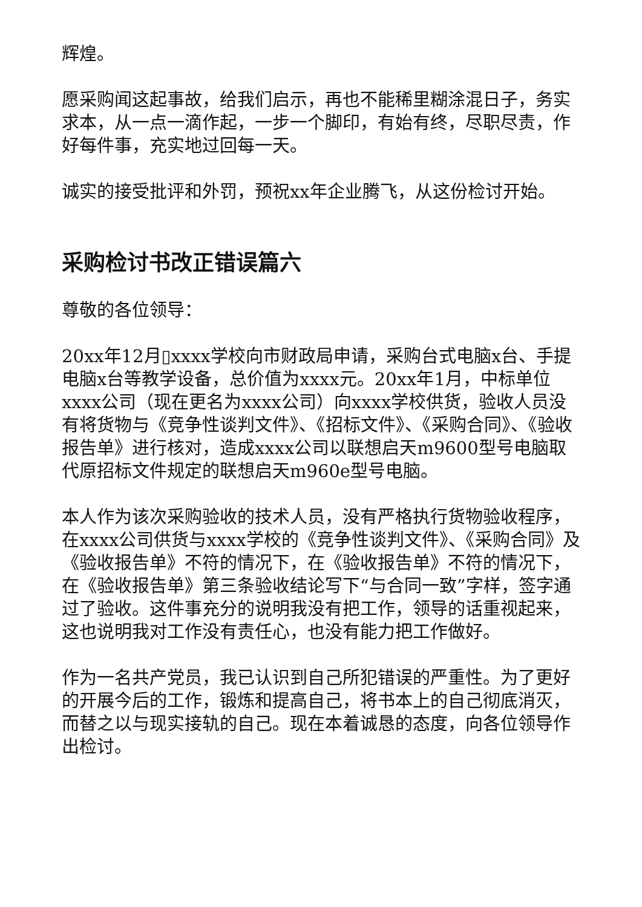辉煌。
愿采购闻这起事故，给我们启示，再也不能稀里糊涂混日子，务实求本，从一点一滴作起，一步一个脚印，有始有终，尽职尽责，作好每件事，充实地过回每一天。
诚实的接受批评和外罚，预祝xx年企业腾飞，从这份检讨开始。
采购检讨书改正错误篇六
尊敬的各位领导：
20xx年12月▯xxxx学校向市财政局申请，采购台式电脑x台、手提电脑x台等教学设备，总价值为xxxx元。20xx年1月，中标单位xxxx公司（现在更名为xxxx公司）向xxxx学校供货，验收人员没有将货物与《竞争性谈判文件》、《招标文件》、《采购合同》、《验收报告单》进行核对，造成xxxx公司以联想启天m9600型号电脑取代原招标文件规定的联想启天m960e型号电脑。
本人作为该次采购验收的技术人员，没有严格执行货物验收程序，在xxxx公司供货与xxxx学校的《竞争性谈判文件》、《采购合同》及《验收报告单》不符的情况下，在《验收报告单》不符的情况下，在《验收报告单》第三条验收结论写下“与合同一致”字样，签字通过了验收。这件事充分的说明我没有把工作，领导的话重视起来，这也说明我对工作没有责任心，也没有能力把工作做好。
作为一名共产党员，我已认识到自己所犯错误的严重性。为了更好的开展今后的工作，锻炼和提高自己，将书本上的自己彻底消灭，而替之以与现实接轨的自己。现在本着诚恳的态度，向各位领导作出检讨。